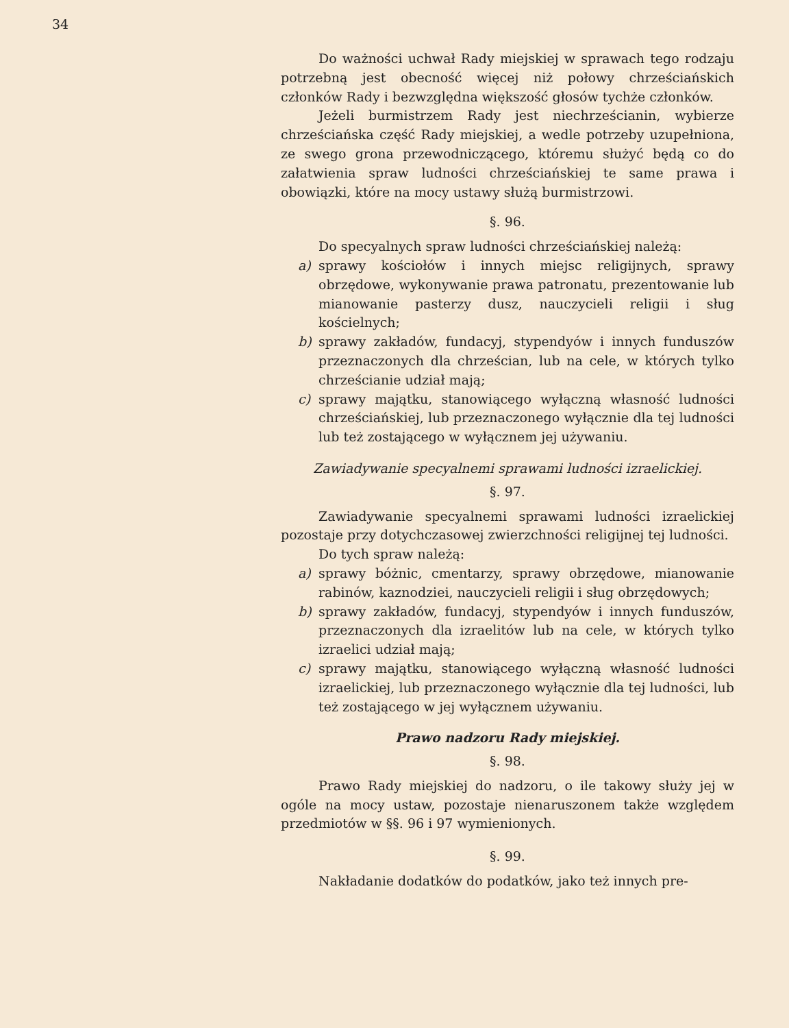34
Do ważności uchwał Rady miejskiej w sprawach tego rodzaju potrzebną jest obecność więcej niż połowy chrześciańskich członków Rady i bezwzględna większość głosów tychże członków.
Jeżeli burmistrzem Rady jest niechrześcianin, wybierze chrześciańska część Rady miejskiej, a wedle potrzeby uzupełniona, ze swego grona przewodniczącego, któremu służyć będą co do załatwienia spraw ludności chrześciańskiej te same prawa i obowiązki, które na mocy ustawy służą burmistrzowi.
§. 96.
Do specyalnych spraw ludności chrześciańskiej należą:
a) sprawy kościołów i innych miejsc religijnych, sprawy obrzędowe, wykonywanie prawa patronatu, prezentowanie lub mianowanie pasterzy dusz, nauczycieli religii i sług kościelnych;
b) sprawy zakładów, fundacyj, stypendyów i innych funduszów przeznaczonych dla chrześcian, lub na cele, w których tylko chrześcianie udział mają;
c) sprawy majątku, stanowiącego wyłączną własność ludności chrześciańskiej, lub przeznaczonego wyłącznie dla tej ludności lub też zostającego w wyłącznem jej używaniu.
Zawiadywanie specyalnemi sprawami ludności izraelickiej.
§. 97.
Zawiadywanie specyalnemi sprawami ludności izraelickiej pozostaje przy dotychczasowej zwierzchności religijnej tej ludności.
Do tych spraw należą:
a) sprawy bóżnic, cmentarzy, sprawy obrzędowe, mianowanie rabinów, kaznodziei, nauczycieli religii i sług obrzędowych;
b) sprawy zakładów, fundacyj, stypendyów i innych funduszów, przeznaczonych dla izraelitów lub na cele, w których tylko izraelici udział mają;
c) sprawy majątku, stanowiącego wyłączną własność ludności izraelickiej, lub przeznaczonego wyłącznie dla tej ludności, lub też zostającego w jej wyłącznem używaniu.
Prawo nadzoru Rady miejskiej.
§. 98.
Prawo Rady miejskiej do nadzoru, o ile takowy służy jej w ogóle na mocy ustaw, pozostaje nienaruszonem także względem przedmiotów w §§. 96 i 97 wymienionych.
§. 99.
Nakładanie dodatków do podatków, jako też innych pre-